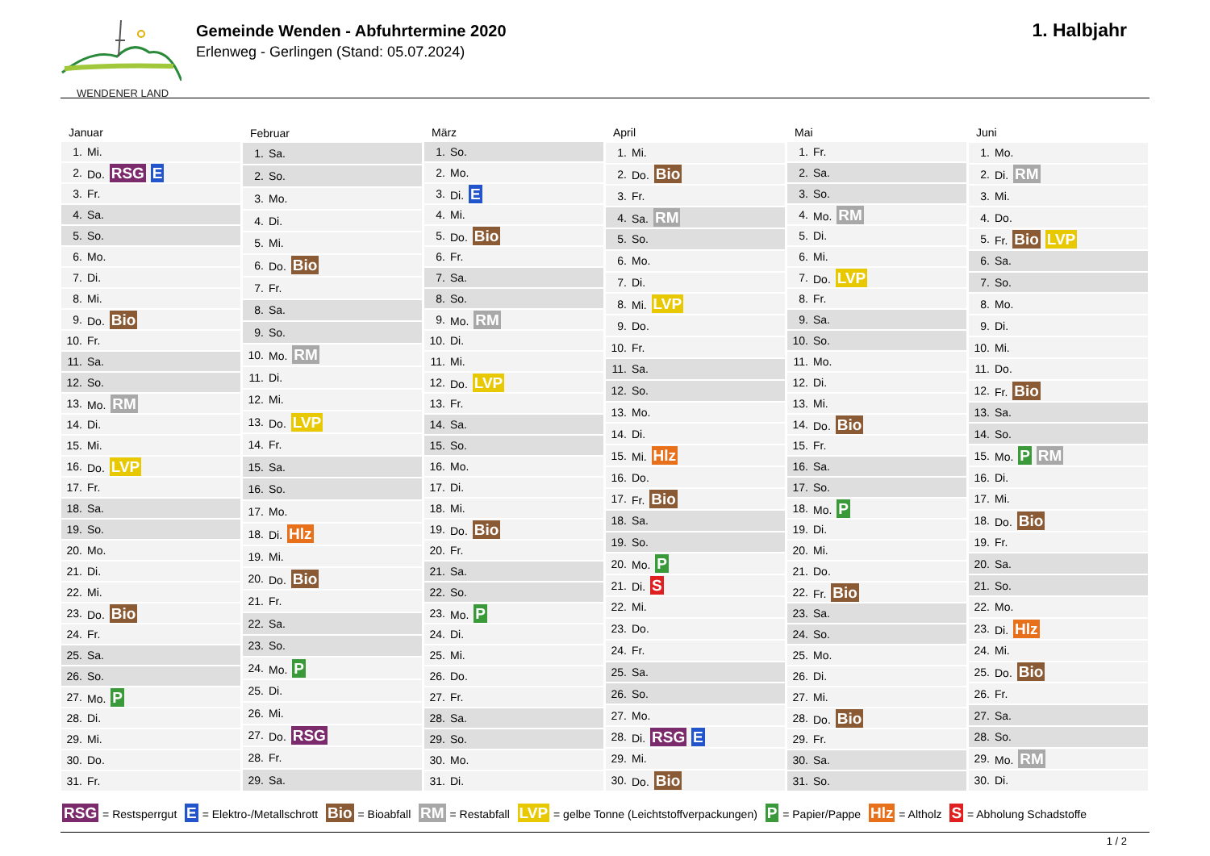WENDENER LAND
Gemeinde Wenden - Abfuhrtermine 2020
Erlenweg - Gerlingen (Stand: 05.07.2024)
1. Halbjahr
| Januar | |
| --- | --- |
| 1. | Mi. |
| 2. | Do. RSG E |
| 3. | Fr. |
| 4. | Sa. |
| 5. | So. |
| 6. | Mo. |
| 7. | Di. |
| 8. | Mi. |
| 9. | Do. Bio |
| 10. | Fr. |
| 11. | Sa. |
| 12. | So. |
| 13. | Mo. RM |
| 14. | Di. |
| 15. | Mi. |
| 16. | Do. LVP |
| 17. | Fr. |
| 18. | Sa. |
| 19. | So. |
| 20. | Mo. |
| 21. | Di. |
| 22. | Mi. |
| 23. | Do. Bio |
| 24. | Fr. |
| 25. | Sa. |
| 26. | So. |
| 27. | Mo. P |
| 28. | Di. |
| 29. | Mi. |
| 30. | Do. |
| 31. | Fr. |
| Februar | |
| --- | --- |
| 1. | Sa. |
| 2. | So. |
| 3. | Mo. |
| 4. | Di. |
| 5. | Mi. |
| 6. | Do. Bio |
| 7. | Fr. |
| 8. | Sa. |
| 9. | So. |
| 10. | Mo. RM |
| 11. | Di. |
| 12. | Mi. |
| 13. | Do. LVP |
| 14. | Fr. |
| 15. | Sa. |
| 16. | So. |
| 17. | Mo. |
| 18. | Di. Hlz |
| 19. | Mi. |
| 20. | Do. Bio |
| 21. | Fr. |
| 22. | Sa. |
| 23. | So. |
| 24. | Mo. P |
| 25. | Di. |
| 26. | Mi. |
| 27. | Do. RSG |
| 28. | Fr. |
| 29. | Sa. |
| März | |
| --- | --- |
| 1. | So. |
| 2. | Mo. |
| 3. | Di. E |
| 4. | Mi. |
| 5. | Do. Bio |
| 6. | Fr. |
| 7. | Sa. |
| 8. | So. |
| 9. | Mo. RM |
| 10. | Di. |
| 11. | Mi. |
| 12. | Do. LVP |
| 13. | Fr. |
| 14. | Sa. |
| 15. | So. |
| 16. | Mo. |
| 17. | Di. |
| 18. | Mi. |
| 19. | Do. Bio |
| 20. | Fr. |
| 21. | Sa. |
| 22. | So. |
| 23. | Mo. P |
| 24. | Di. |
| 25. | Mi. |
| 26. | Do. |
| 27. | Fr. |
| 28. | Sa. |
| 29. | So. |
| 30. | Mo. |
| 31. | Di. |
| April | |
| --- | --- |
| 1. | Mi. |
| 2. | Do. Bio |
| 3. | Fr. |
| 4. | Sa. RM |
| 5. | So. |
| 6. | Mo. |
| 7. | Di. |
| 8. | Mi. LVP |
| 9. | Do. |
| 10. | Fr. |
| 11. | Sa. |
| 12. | So. |
| 13. | Mo. |
| 14. | Di. |
| 15. | Mi. Hlz |
| 16. | Do. |
| 17. | Fr. Bio |
| 18. | Sa. |
| 19. | So. |
| 20. | Mo. P |
| 21. | Di. S |
| 22. | Mi. |
| 23. | Do. |
| 24. | Fr. |
| 25. | Sa. |
| 26. | So. |
| 27. | Mo. |
| 28. | Di. RSG E |
| 29. | Mi. |
| 30. | Do. Bio |
| Mai | |
| --- | --- |
| 1. | Fr. |
| 2. | Sa. |
| 3. | So. |
| 4. | Mo. RM |
| 5. | Di. |
| 6. | Mi. |
| 7. | Do. LVP |
| 8. | Fr. |
| 9. | Sa. |
| 10. | So. |
| 11. | Mo. |
| 12. | Di. |
| 13. | Mi. |
| 14. | Do. Bio |
| 15. | Fr. |
| 16. | Sa. |
| 17. | So. |
| 18. | Mo. P |
| 19. | Di. |
| 20. | Mi. |
| 21. | Do. |
| 22. | Fr. Bio |
| 23. | Sa. |
| 24. | So. |
| 25. | Mo. |
| 26. | Di. |
| 27. | Mi. |
| 28. | Do. Bio |
| 29. | Fr. |
| 30. | Sa. |
| 31. | So. |
| Juni | |
| --- | --- |
| 1. | Mo. |
| 2. | Di. RM |
| 3. | Mi. |
| 4. | Do. |
| 5. | Fr. Bio LVP |
| 6. | Sa. |
| 7. | So. |
| 8. | Mo. |
| 9. | Di. |
| 10. | Mi. |
| 11. | Do. |
| 12. | Fr. Bio |
| 13. | Sa. |
| 14. | So. |
| 15. | Mo. P RM |
| 16. | Di. |
| 17. | Mi. |
| 18. | Do. Bio |
| 19. | Fr. |
| 20. | Sa. |
| 21. | So. |
| 22. | Mo. |
| 23. | Di. Hlz |
| 24. | Mi. |
| 25. | Do. Bio |
| 26. | Fr. |
| 27. | Sa. |
| 28. | So. |
| 29. | Mo. RM |
| 30. | Di. |
RSG = Restsperrgut E = Elektro-/Metallschrott Bio = Bioabfall RM = Restabfall LVP = gelbe Tonne (Leichtstoffverpackungen) P = Papier/Pappe Hlz = Altholz S = Abholung Schadstoffe
1 / 2